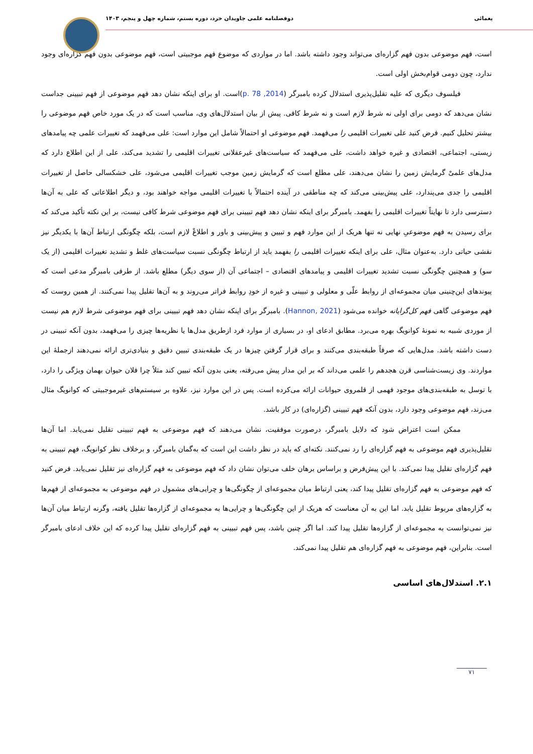یغمائی دوفصلنامه علمی جاویدان خرد، دوره بستم، شماره چهل و پنجم، ۱۴۰۳
است، فهم موضوعی بدون فهم گزاره‌ای می‌تواند وجود داشته باشد. اما در مواردی که موضوع فهم موجبیتی است، فهم موضوعی بدون فهم گزاره‌ای وجود ندارد، چون دومی قوام‌بخش اولی است.
فیلسوف دیگری که علیه تقلیل‌پذیری استدلال کرده بامبرگر (2014, p. 78)است. او برای اینکه نشان دهد فهم موضوعی از فهم تبیینی جداست نشان می‌دهد که دومی برای اولی نه شرط لازم است و نه شرط کافی. پیش از بیان استدلال‌های وی، مناسب است که در یک مورد خاص فهم موضوعی را بیشتر تحلیل کنیم. فرض کنید علی تغییرات اقلیمی را می‌فهمد. فهم موضوعی او احتمالاً شامل این موارد است: علی می‌فهمد که تغییرات علمی چه پیامدهای زیستی، اجتماعی، اقتصادی و غیره خواهد داشت، علی می‌فهمد که سیاست‌های غیرعقلانی تغییرات اقلیمی را تشدید می‌کند، علی از این اطلاع دارد که مدل‌های علمیْ گرمایش زمین را نشان می‌دهند، علی مطلع است که گرمایش زمین موجب تغییرات اقلیمی می‌شود، علی خشکسالی حاصل از تغییرات اقلیمی را جدی می‌پندارد، علی پیش‌بینی می‌کند که چه مناطقی در آینده احتمالاً با تغییرات اقلیمی مواجه خواهند بود، و دیگر اطلاعاتی که علی به آن‌ها دسترسی دارد تا نهایتاً تغییرات اقلیمی را بفهمد. بامبرگر برای اینکه نشان دهد فهم تبیینی برای فهم موضوعی شرط کافی نیست، بر این نکته تأکید می‌کند که برای رسیدن به فهم موضوعیِ نهایی نه تنها هریک از این موارد فهم و تبیین و پیش‌بینی و باور و اطلاعْ لازم است، بلکه چگونگی ارتباط آن‌ها با یکدیگر نیز نقشی حیاتی دارد. به‌عنوان مثال، علی برای اینکه تغییرات اقلیمی را بفهمد باید از ارتباط چگونگی نسبت سیاست‌های غلط و تشدید تغییرات اقلیمی (از یک سو) و همچنین چگونگی نسبت تشدید تغییرات اقلیمی و پیامدهای اقتصادی – اجتماعی آن (از سوی دیگر) مطلع باشد. از طرفی بامبرگر مدعی است که پیوندهای این‌چنینی میان مجموعه‌ای از روابط علّی و معلولی و تبیینی و غیره از خودِ روابط فراتر می‌روند و به آن‌ها تقلیل پیدا نمی‌کنند. از همین روست که فهم موضوعی گاهی فهم کل‌گرایانه خوانده می‌شود (Hannon, 2021). بامبرگر برای اینکه نشان دهد فهم تبیینی برای فهم موضوعی شرط لازم هم نیست از موردی شبیه به نمونهٔ کوانویگ بهره می‌برد. مطابق ادعای او، در بسیاری از موارد فرد ازطریق مدل‌ها یا نظریه‌ها چیزی را می‌فهمد، بدون آنکه تبیینی در دست داشته باشد. مدل‌هایی که صرفاً طبقه‌بندی می‌کنند و برای قرار گرفتن چیزها در یک طبقه‌بندی تبیین دقیق و بنیادی‌تری ارائه نمی‌دهند ازجملهٔ این مواردند. وی زیست‌شناسی قرن هجدهم را علمی می‌داند که بر این مدار پیش می‌رفته، یعنی بدون آنکه تبیین کند مثلاً چرا فلان حیوان بهمان ویژگی را دارد، با توسل به طبقه‌بندی‌های موجود فهمی از قلمروی حیوانات ارائه می‌کرده است. پس در این موارد نیز، علاوه بر سیستم‌های غیرموجبیتی که کوانویگ مثال می‌زند، فهم موضوعی وجود دارد، بدون آنکه فهم تبیینی (گزاره‌ای) در کار باشد.
ممکن است اعتراض شود که دلایل بامبرگر، درصورت موفقیت، نشان می‌دهند که فهم موضوعی به فهم تبیینی تقلیل نمی‌یابد. اما آن‌ها تقلیل‌پذیری فهم موضوعی به فهم گزاره‌ای را رد نمی‌کنند. نکته‌ای که باید در نظر داشت این است که به‌گمان بامبرگر، و برخلاف نظر کوانویگ، فهم تبیینی به فهم گزاره‌ای تقلیل پیدا نمی‌کند. با این پیش‌فرض و براساس برهان خلف می‌توان نشان داد که فهم موضوعی به فهم گزاره‌ای نیز تقلیل نمی‌یابد. فرض کنید که فهم موضوعی به فهم گزاره‌ای تقلیل پیدا کند، یعنی ارتباط میان مجموعه‌ای از چگونگی‌ها و چرایی‌های مشمول در فهم موضوعی به مجموعه‌ای از فهم‌ها به گزاره‌های مربوط تقلیل یابد. اما این به آن معناست که هریک از این چگونگی‌ها و چرایی‌ها به مجموعه‌ای از گزاره‌ها تقلیل یافته، وگرنه ارتباط میان آن‌ها نیز نمی‌توانست به مجموعه‌ای از گزاره‌ها تقلیل پیدا کند. اما اگر چنین باشد، پس فهم تبیینی به فهم گزاره‌ای تقلیل پیدا کرده که این خلاف ادعای بامبرگر است. بنابراین، فهم موضوعی به فهم گزاره‌ای هم تقلیل پیدا نمی‌کند.
۲.۱. استدلال‌های اساسی
۷۱